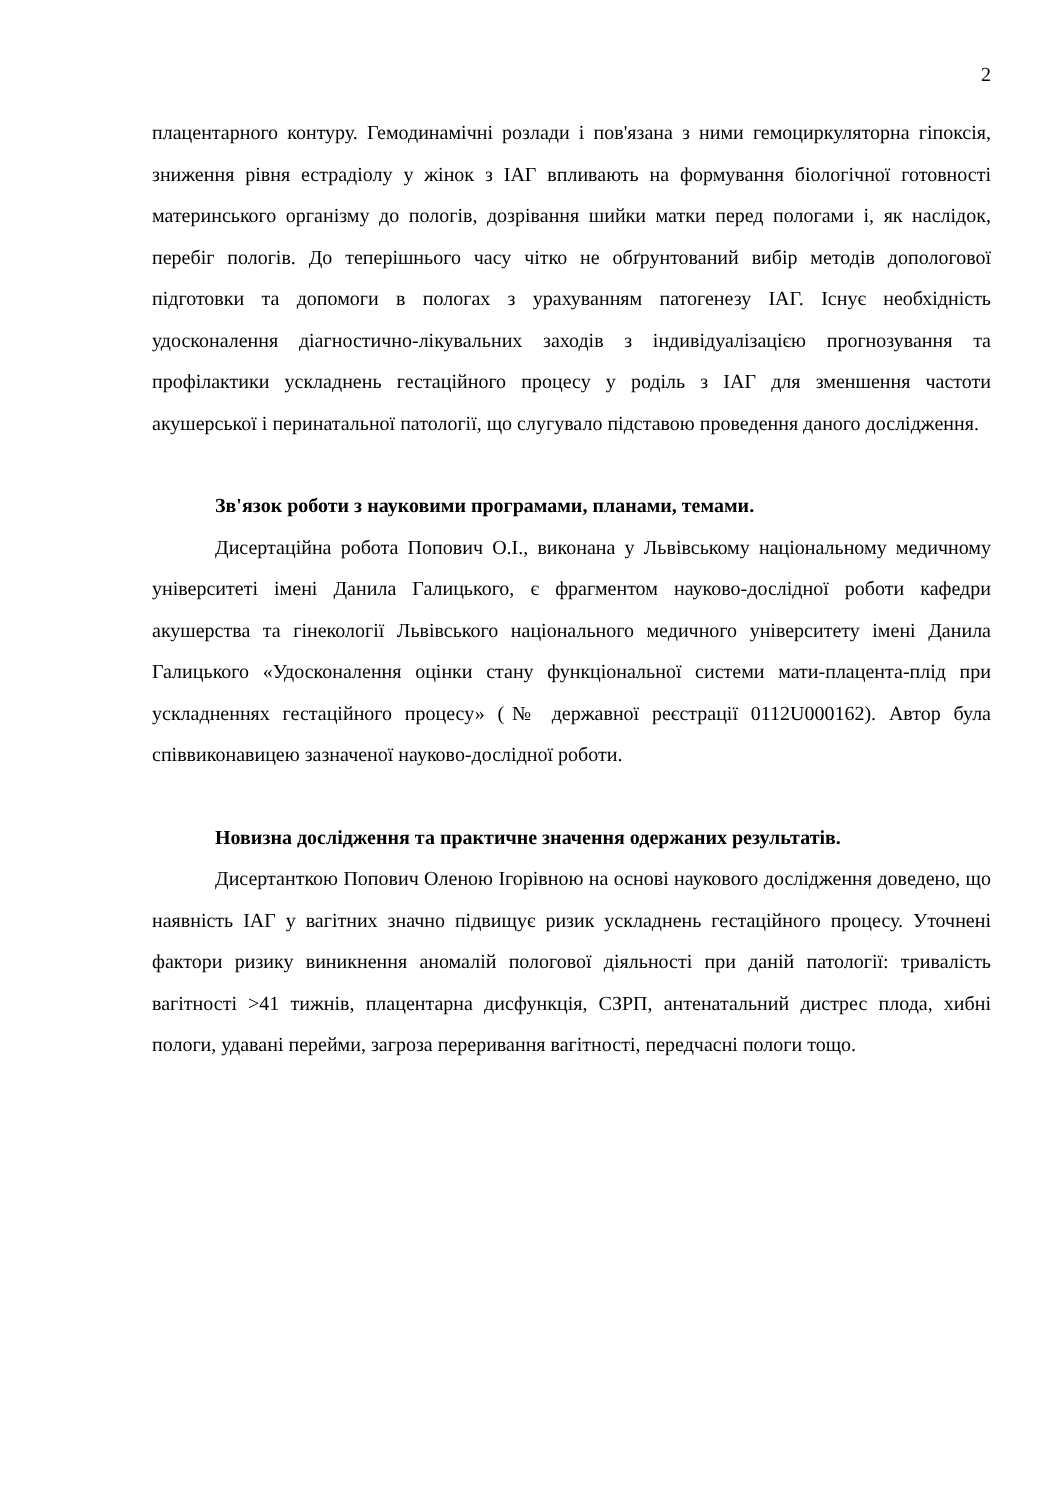2
плацентарного контуру. Гемодинамічні розлади і пов'язана з ними гемоциркуляторна гіпоксія, зниження рівня естрадіолу у жінок з ІАГ впливають на формування біологічної готовності материнського організму до пологів, дозрівання шийки матки перед пологами і, як наслідок, перебіг пологів. До теперішнього часу чітко не обґрунтований вибір методів допологової підготовки та допомоги в пологах з урахуванням патогенезу ІАГ. Існує необхідність удосконалення діагностично-лікувальних заходів з індивідуалізацією прогнозування та профілактики ускладнень гестаційного процесу у роділь з ІАГ для зменшення частоти акушерської і перинатальної патології, що слугувало підставою проведення даного дослідження.
Зв'язок роботи з науковими програмами, планами, темами.
Дисертаційна робота Попович О.І., виконана у Львівському національному медичному університеті імені Данила Галицького, є фрагментом науково-дослідної роботи кафедри акушерства та гінекології Львівського національного медичного університету імені Данила Галицького «Удосконалення оцінки стану функціональної системи мати-плацента-плід при ускладненнях гестаційного процесу» (№ державної реєстрації 0112U000162). Автор була співвиконавицею зазначеної науково-дослідної роботи.
Новизна дослідження та практичне значення одержаних результатів.
Дисертанткою Попович Оленою Ігорівною на основі наукового дослідження доведено, що наявність ІАГ у вагітних значно підвищує ризик ускладнень гестаційного процесу. Уточнені фактори ризику виникнення аномалій пологової діяльності при даній патології: тривалість вагітності >41 тижнів, плацентарна дисфункція, СЗРП, антенатальний дистрес плода, хибні пологи, удавані перейми, загроза переривання вагітності, передчасні пологи тощо.